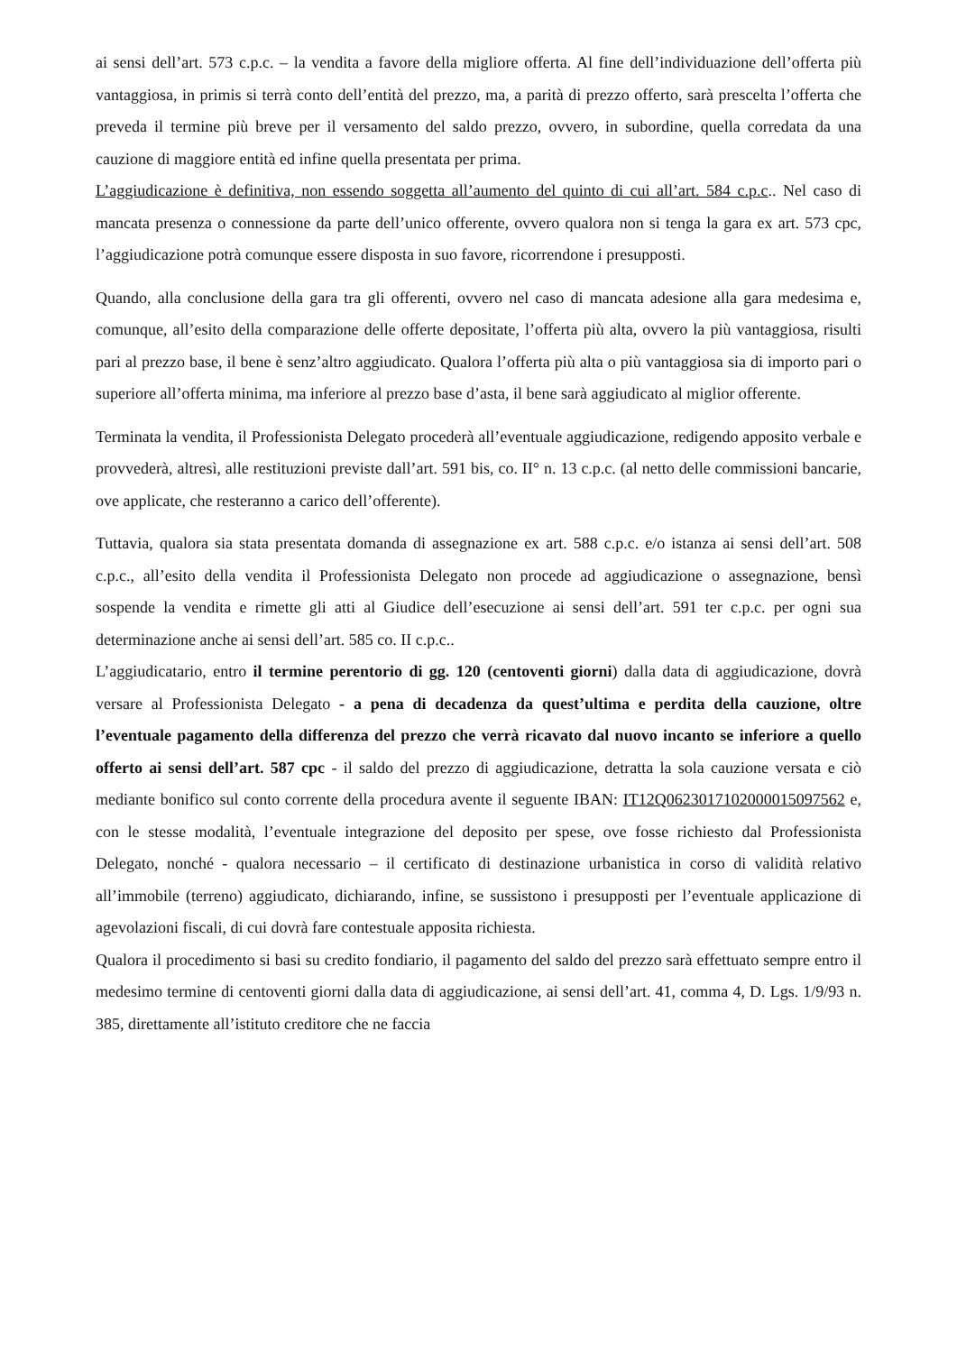ai sensi dell’art. 573 c.p.c. – la vendita a favore della migliore offerta. Al fine dell’individuazione dell’offerta più vantaggiosa, in primis si terrà conto dell’entità del prezzo, ma, a parità di prezzo offerto, sarà prescelta l’offerta che preveda il termine più breve per il versamento del saldo prezzo, ovvero, in subordine, quella corredata da una cauzione di maggiore entità ed infine quella presentata per prima.
L’aggiudicazione è definitiva, non essendo soggetta all’aumento del quinto di cui all’art. 584 c.p.c.. Nel caso di mancata presenza o connessione da parte dell’unico offerente, ovvero qualora non si tenga la gara ex art. 573 cpc, l’aggiudicazione potrà comunque essere disposta in suo favore, ricorrendone i presupposti.
Quando, alla conclusione della gara tra gli offerenti, ovvero nel caso di mancata adesione alla gara medesima e, comunque, all’esito della comparazione delle offerte depositate, l’offerta più alta, ovvero la più vantaggiosa, risulti pari al prezzo base, il bene è senz’altro aggiudicato. Qualora l’offerta più alta o più vantaggiosa sia di importo pari o superiore all’offerta minima, ma inferiore al prezzo base d’asta, il bene sarà aggiudicato al miglior offerente.
Terminata la vendita, il Professionista Delegato procederà all’eventuale aggiudicazione, redigendo apposito verbale e provvederà, altresì, alle restituzioni previste dall’art. 591 bis, co. II° n. 13 c.p.c. (al netto delle commissioni bancarie, ove applicate, che resteranno a carico dell’offerente).
Tuttavia, qualora sia stata presentata domanda di assegnazione ex art. 588 c.p.c. e/o istanza ai sensi dell’art. 508 c.p.c., all’esito della vendita il Professionista Delegato non procede ad aggiudicazione o assegnazione, bensì sospende la vendita e rimette gli atti al Giudice dell’esecuzione ai sensi dell’art. 591 ter c.p.c. per ogni sua determinazione anche ai sensi dell’art. 585 co. II c.p.c..
L’aggiudicatario, entro il termine perentorio di gg. 120 (centoventi giorni) dalla data di aggiudicazione, dovrà versare al Professionista Delegato - a pena di decadenza da quest’ultima e perdita della cauzione, oltre l’eventuale pagamento della differenza del prezzo che verrà ricavato dal nuovo incanto se inferiore a quello offerto ai sensi dell’art. 587 cpc - il saldo del prezzo di aggiudicazione, detratta la sola cauzione versata e ciò mediante bonifico sul conto corrente della procedura avente il seguente IBAN: IT12Q0623017102000015097562 e, con le stesse modalità, l’eventuale integrazione del deposito per spese, ove fosse richiesto dal Professionista Delegato, nonché - qualora necessario – il certificato di destinazione urbanistica in corso di validità relativo all’immobile (terreno) aggiudicato, dichiarando, infine, se sussistono i presupposti per l’eventuale applicazione di agevolazioni fiscali, di cui dovrà fare contestuale apposita richiesta.
Qualora il procedimento si basi su credito fondiario, il pagamento del saldo del prezzo sarà effettuato sempre entro il medesimo termine di centoventi giorni dalla data di aggiudicazione, ai sensi dell’art. 41, comma 4, D. Lgs. 1/9/93 n. 385, direttamente all’istituto creditore che ne faccia